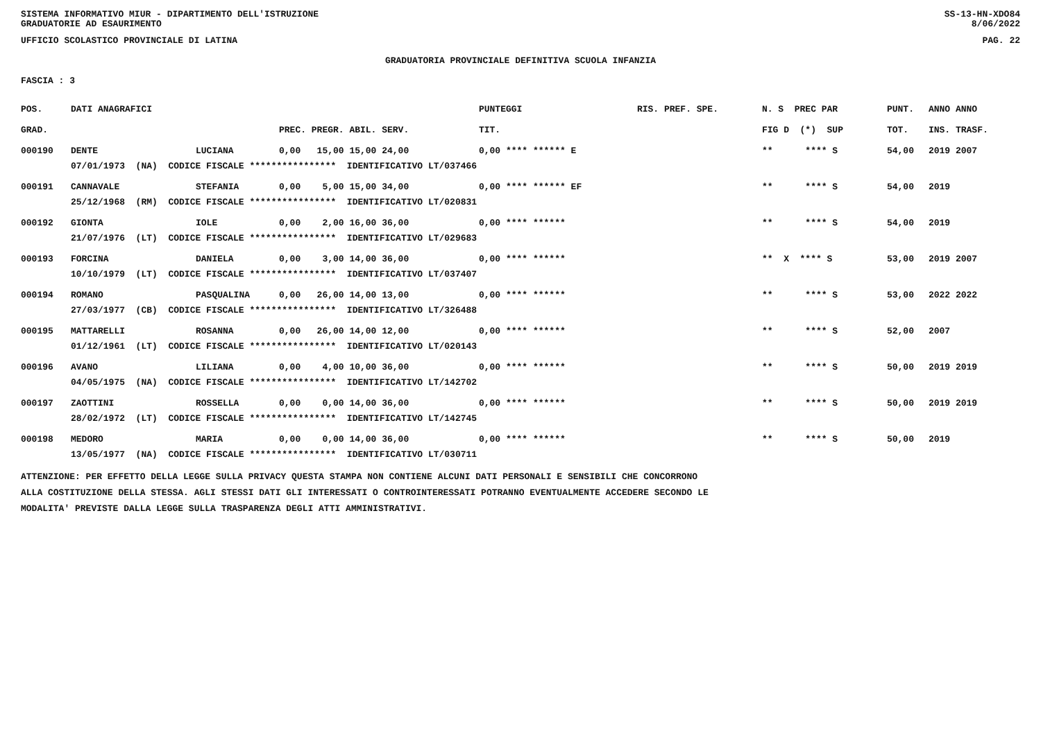SISTEMA INFORMATIVO MIUR - DIPARTIMENTO DELL'ISTRUZIONE
GRADUATORIE AD ESAURIMENTO SS-13-HN-XDO84
8/06/2022
UFFICIO SCOLASTICO PROVINCIALE DI LATINA PAG. 22
GRADUATORIA PROVINCIALE DEFINITIVA SCUOLA INFANZIA
FASCIA : 3
| POS. | DATI ANAGRAFICI | | | PUNTEGGI | RIS. PREF. SPE. | N. S PREC PAR | PUNT. | ANNO ANNO |
| --- | --- | --- | --- | --- | --- | --- | --- | --- |
| GRAD. | | | PREC. PREGR. ABIL. SERV. | TIT. | | FIG D (*) SUP | TOT. | INS. TRASF. |
| 000190 | DENTE | LUCIANA | 0,00 15,00 15,00 24,00 | 0,00 **** ****** E | | ** **** S | 54,00 | 2019 2007 |
| | 07/01/1973 (NA) CODICE FISCALE **************** IDENTIFICATIVO LT/037466 | | | | | | | |
| 000191 | CANNAVALE | STEFANIA | 0,00 5,00 15,00 34,00 | 0,00 **** ****** EF | | ** **** S | 54,00 | 2019 |
| | 25/12/1968 (RM) CODICE FISCALE **************** IDENTIFICATIVO LT/020831 | | | | | | | |
| 000192 | GIONTA | IOLE | 0,00 2,00 16,00 36,00 | 0,00 **** ****** | | ** **** S | 54,00 | 2019 |
| | 21/07/1976 (LT) CODICE FISCALE **************** IDENTIFICATIVO LT/029683 | | | | | | | |
| 000193 | FORCINA | DANIELA | 0,00 3,00 14,00 36,00 | 0,00 **** ****** | | ** X **** S | 53,00 | 2019 2007 |
| | 10/10/1979 (LT) CODICE FISCALE **************** IDENTIFICATIVO LT/037407 | | | | | | | |
| 000194 | ROMANO | PASQUALINA | 0,00 26,00 14,00 13,00 | 0,00 **** ****** | | ** **** S | 53,00 | 2022 2022 |
| | 27/03/1977 (CB) CODICE FISCALE **************** IDENTIFICATIVO LT/326488 | | | | | | | |
| 000195 | MATTARELLI | ROSANNA | 0,00 26,00 14,00 12,00 | 0,00 **** ****** | | ** **** S | 52,00 | 2007 |
| | 01/12/1961 (LT) CODICE FISCALE **************** IDENTIFICATIVO LT/020143 | | | | | | | |
| 000196 | AVANO | LILIANA | 0,00 4,00 10,00 36,00 | 0,00 **** ****** | | ** **** S | 50,00 | 2019 2019 |
| | 04/05/1975 (NA) CODICE FISCALE **************** IDENTIFICATIVO LT/142702 | | | | | | | |
| 000197 | ZAOTTINI | ROSSELLA | 0,00 0,00 14,00 36,00 | 0,00 **** ****** | | ** **** S | 50,00 | 2019 2019 |
| | 28/02/1972 (LT) CODICE FISCALE **************** IDENTIFICATIVO LT/142745 | | | | | | | |
| 000198 | MEDORO | MARIA | 0,00 0,00 14,00 36,00 | 0,00 **** ****** | | ** **** S | 50,00 | 2019 |
| | 13/05/1977 (NA) CODICE FISCALE **************** IDENTIFICATIVO LT/030711 | | | | | | | |
ATTENZIONE: PER EFFETTO DELLA LEGGE SULLA PRIVACY QUESTA STAMPA NON CONTIENE ALCUNI DATI PERSONALI E SENSIBILI CHE CONCORRONO
ALLA COSTITUZIONE DELLA STESSA. AGLI STESSI DATI GLI INTERESSATI O CONTROINTERESSATI POTRANNO EVENTUALMENTE ACCEDERE SECONDO LE
MODALITA' PREVISTE DALLA LEGGE SULLA TRASPARENZA DEGLI ATTI AMMINISTRATIVI.